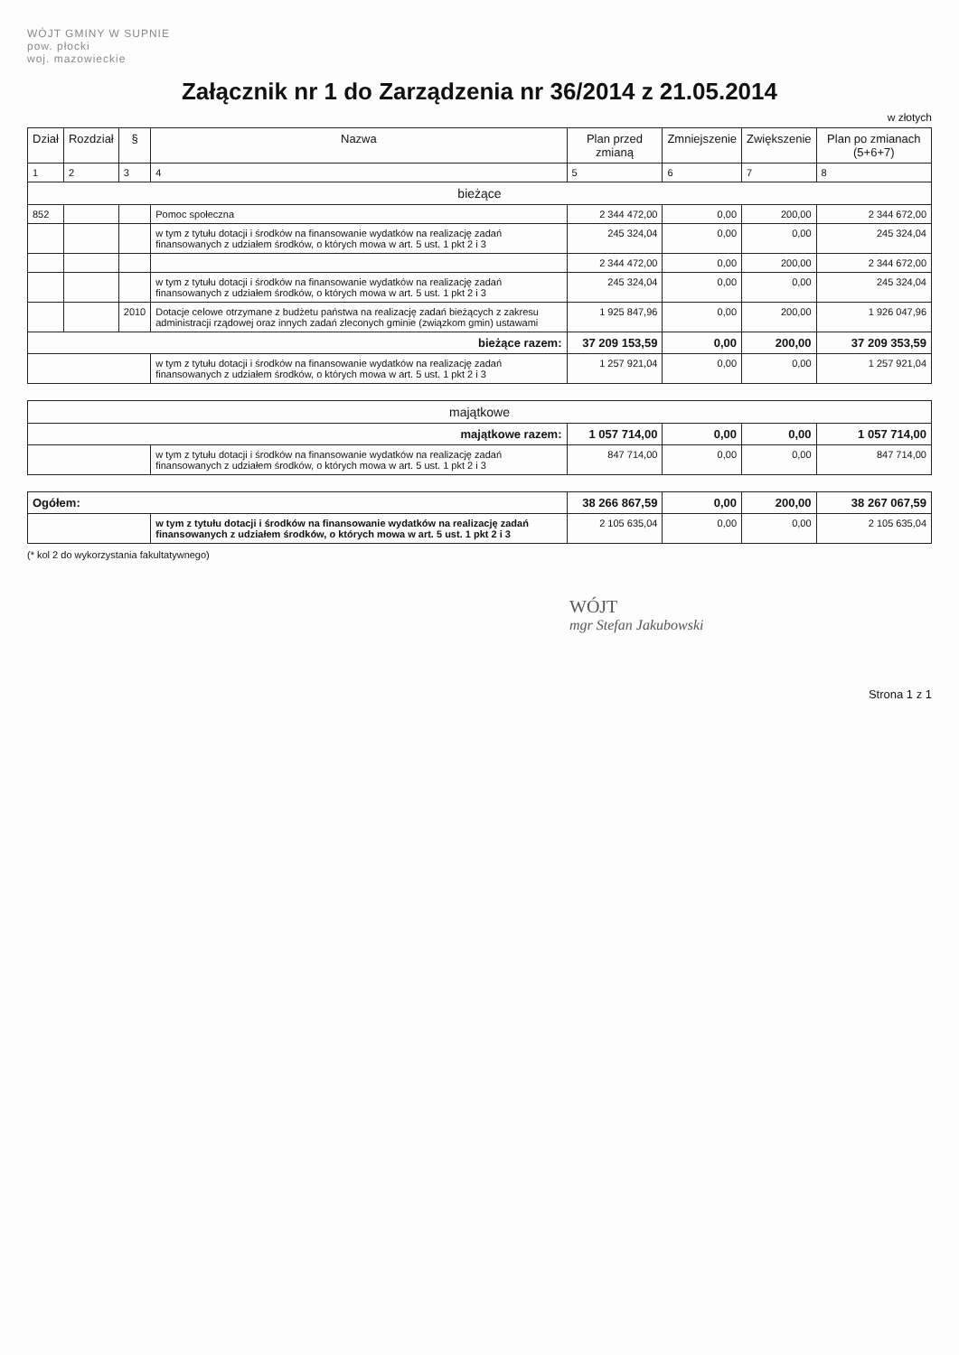WÓJT GMINY W SUPNIE
pow. płocki
woj. mazowieckie
Załącznik nr 1 do Zarządzenia nr 36/2014 z 21.05.2014
w złotych
| Dział | Rozdział | § | Nazwa | Plan przed zmianą | Zmniejszenie | Zwiększenie | Plan po zmianach (5+6+7) |
| --- | --- | --- | --- | --- | --- | --- | --- |
| 1 | 2 | 3 | 4 | 5 | 6 | 7 | 8 |
| bieżące | | | | | | | |
| 852 | | | Pomoc społeczna | 2 344 472,00 | 0,00 | 200,00 | 2 344 672,00 |
| | | | w tym z tytułu dotacji i środków na finansowanie wydatków na realizację zadań finansowanych z udziałem środków, o których mowa w art. 5 ust. 1 pkt 2 i 3 | 245 324,04 | 0,00 | 0,00 | 245 324,04 |
| | | | | 2 344 472,00 | 0,00 | 200,00 | 2 344 672,00 |
| | | | w tym z tytułu dotacji i środków na finansowanie wydatków na realizację zadań finansowanych z udziałem środków, o których mowa w art. 5 ust. 1 pkt 2 i 3 | 245 324,04 | 0,00 | 0,00 | 245 324,04 |
| | | 2010 | Dotacje celowe otrzymane z budżetu państwa na realizację zadań bieżących z zakresu administracji rządowej oraz innych zadań zleconych gminie (związkom gmin) ustawami | 1 925 847,96 | 0,00 | 200,00 | 1 926 047,96 |
| bieżące razem: | | | | 37 209 153,59 | 0,00 | 200,00 | 37 209 353,59 |
| | | | w tym z tytułu dotacji i środków na finansowanie wydatków na realizację zadań finansowanych z udziałem środków, o których mowa w art. 5 ust. 1 pkt 2 i 3 | 1 257 921,04 | 0,00 | 0,00 | 1 257 921,04 |
| majątkowe | | | | | | | |
| majątkowe razem: | | | | 1 057 714,00 | 0,00 | 0,00 | 1 057 714,00 |
| | | | w tym z tytułu dotacji i środków na finansowanie wydatków na realizację zadań finansowanych z udziałem środków, o których mowa w art. 5 ust. 1 pkt 2 i 3 | 847 714,00 | 0,00 | 0,00 | 847 714,00 |
| Ogółem: | | | | 38 266 867,59 | 0,00 | 200,00 | 38 267 067,59 |
| | | | w tym z tytułu dotacji i środków na finansowanie wydatków na realizację zadań finansowanych z udziałem środków, o których mowa w art. 5 ust. 1 pkt 2 i 3 | 2 105 635,04 | 0,00 | 0,00 | 2 105 635,04 |
(* kol 2 do wykorzystania fakultatywnego)
WÓJT
mgr Stefan Jakubowski
Strona 1 z 1